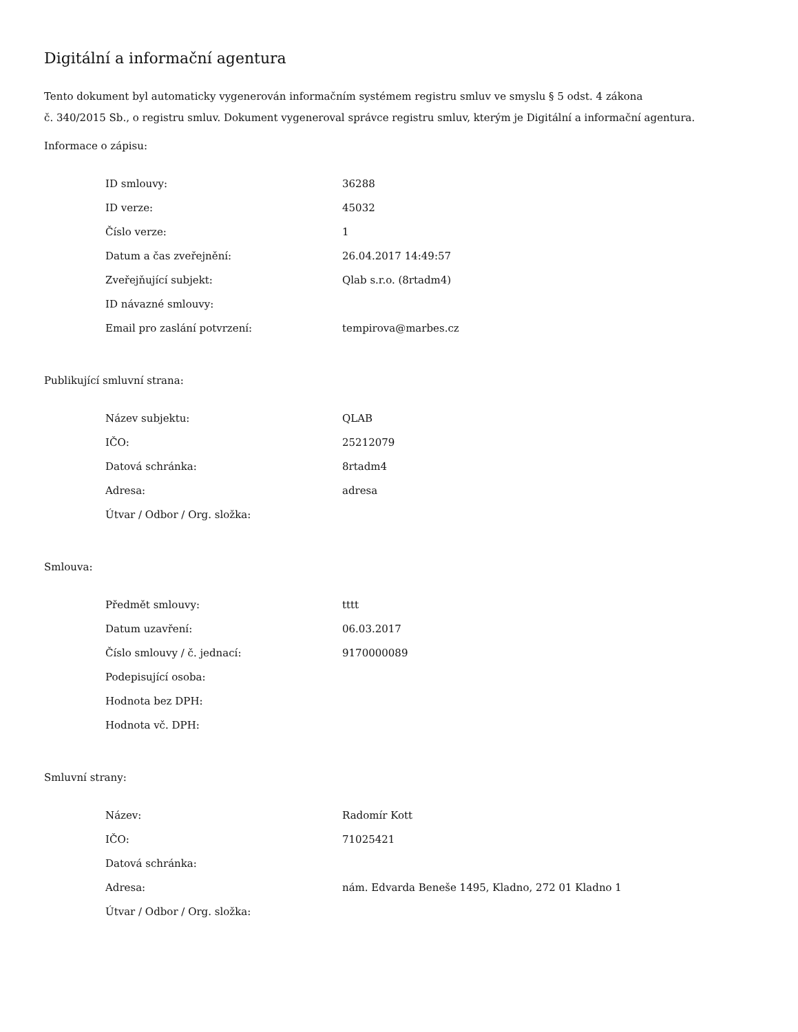Digitální a informační agentura
Tento dokument byl automaticky vygenerován informačním systémem registru smluv ve smyslu § 5 odst. 4 zákona
č. 340/2015 Sb., o registru smluv. Dokument vygeneroval správce registru smluv, kterým je Digitální a informační agentura.
Informace o zápisu:
| ID smlouvy: | 36288 |
| ID verze: | 45032 |
| Číslo verze: | 1 |
| Datum a čas zveřejnění: | 26.04.2017 14:49:57 |
| Zveřejňující subjekt: | Qlab s.r.o. (8rtadm4) |
| ID návazné smlouvy: | |
| Email pro zaslání potvrzení: | tempirova@marbes.cz |
Publikující smluvní strana:
| Název subjektu: | QLAB |
| IČO: | 25212079 |
| Datová schránka: | 8rtadm4 |
| Adresa: | adresa |
| Útvar / Odbor / Org. složka: | |
Smlouva:
| Předmět smlouvy: | tttt |
| Datum uzavření: | 06.03.2017 |
| Číslo smlouvy / č. jednací: | 9170000089 |
| Podepisující osoba: | |
| Hodnota bez DPH: | |
| Hodnota vč. DPH: | |
Smluvní strany:
| Název: | Radomír Kott |
| IČO: | 71025421 |
| Datová schránka: | |
| Adresa: | nám. Edvarda Beneše 1495, Kladno, 272 01 Kladno 1 |
| Útvar / Odbor / Org. složka: | |